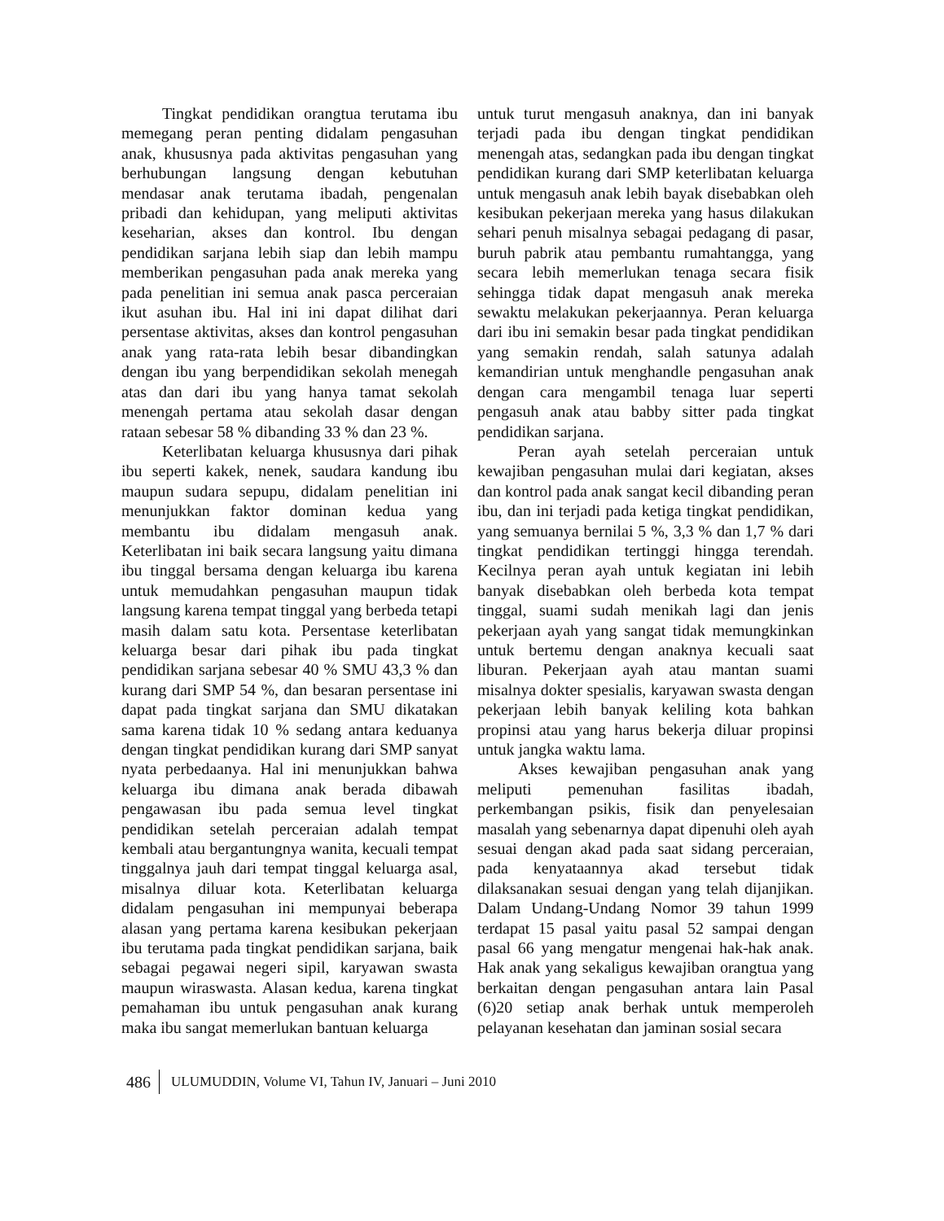Tingkat pendidikan orangtua terutama ibu memegang peran penting didalam pengasuhan anak, khususnya pada aktivitas pengasuhan yang berhubungan langsung dengan kebutuhan mendasar anak terutama ibadah, pengenalan pribadi dan kehidupan, yang meliputi aktivitas keseharian, akses dan kontrol. Ibu dengan pendidikan sarjana lebih siap dan lebih mampu memberikan pengasuhan pada anak mereka yang pada penelitian ini semua anak pasca perceraian ikut asuhan ibu. Hal ini ini dapat dilihat dari persentase aktivitas, akses dan kontrol pengasuhan anak yang rata-rata lebih besar dibandingkan dengan ibu yang berpendidikan sekolah menegah atas dan dari ibu yang hanya tamat sekolah menengah pertama atau sekolah dasar dengan rataan sebesar 58 % dibanding 33 % dan 23 %.
Keterlibatan keluarga khususnya dari pihak ibu seperti kakek, nenek, saudara kandung ibu maupun sudara sepupu, didalam penelitian ini menunjukkan faktor dominan kedua yang membantu ibu didalam mengasuh anak. Keterlibatan ini baik secara langsung yaitu dimana ibu tinggal bersama dengan keluarga ibu karena untuk memudahkan pengasuhan maupun tidak langsung karena tempat tinggal yang berbeda tetapi masih dalam satu kota. Persentase keterlibatan keluarga besar dari pihak ibu pada tingkat pendidikan sarjana sebesar 40 % SMU 43,3 % dan kurang dari SMP 54 %, dan besaran persentase ini dapat pada tingkat sarjana dan SMU dikatakan sama karena tidak 10 % sedang antara keduanya dengan tingkat pendidikan kurang dari SMP sanyat nyata perbedaanya. Hal ini menunjukkan bahwa keluarga ibu dimana anak berada dibawah pengawasan ibu pada semua level tingkat pendidikan setelah perceraian adalah tempat kembali atau bergantungnya wanita, kecuali tempat tinggalnya jauh dari tempat tinggal keluarga asal, misalnya diluar kota. Keterlibatan keluarga didalam pengasuhan ini mempunyai beberapa alasan yang pertama karena kesibukan pekerjaan ibu terutama pada tingkat pendidikan sarjana, baik sebagai pegawai negeri sipil, karyawan swasta maupun wiraswasta. Alasan kedua, karena tingkat pemahaman ibu untuk pengasuhan anak kurang maka ibu sangat memerlukan bantuan keluarga
untuk turut mengasuh anaknya, dan ini banyak terjadi pada ibu dengan tingkat pendidikan menengah atas, sedangkan pada ibu dengan tingkat pendidikan kurang dari SMP keterlibatan keluarga untuk mengasuh anak lebih bayak disebabkan oleh kesibukan pekerjaan mereka yang hasus dilakukan sehari penuh misalnya sebagai pedagang di pasar, buruh pabrik atau pembantu rumahtangga, yang secara lebih memerlukan tenaga secara fisik sehingga tidak dapat mengasuh anak mereka sewaktu melakukan pekerjaannya. Peran keluarga dari ibu ini semakin besar pada tingkat pendidikan yang semakin rendah, salah satunya adalah kemandirian untuk menghandle pengasuhan anak dengan cara mengambil tenaga luar seperti pengasuh anak atau babby sitter pada tingkat pendidikan sarjana.
Peran ayah setelah perceraian untuk kewajiban pengasuhan mulai dari kegiatan, akses dan kontrol pada anak sangat kecil dibanding peran ibu, dan ini terjadi pada ketiga tingkat pendidikan, yang semuanya bernilai 5 %, 3,3 % dan 1,7 % dari tingkat pendidikan tertinggi hingga terendah. Kecilnya peran ayah untuk kegiatan ini lebih banyak disebabkan oleh berbeda kota tempat tinggal, suami sudah menikah lagi dan jenis pekerjaan ayah yang sangat tidak memungkinkan untuk bertemu dengan anaknya kecuali saat liburan. Pekerjaan ayah atau mantan suami misalnya dokter spesialis, karyawan swasta dengan pekerjaan lebih banyak keliling kota bahkan propinsi atau yang harus bekerja diluar propinsi untuk jangka waktu lama.
Akses kewajiban pengasuhan anak yang meliputi pemenuhan fasilitas ibadah, perkembangan psikis, fisik dan penyelesaian masalah yang sebenarnya dapat dipenuhi oleh ayah sesuai dengan akad pada saat sidang perceraian, pada kenyataannya akad tersebut tidak dilaksanakan sesuai dengan yang telah dijanjikan. Dalam Undang-Undang Nomor 39 tahun 1999 terdapat 15 pasal yaitu pasal 52 sampai dengan pasal 66 yang mengatur mengenai hak-hak anak. Hak anak yang sekaligus kewajiban orangtua yang berkaitan dengan pengasuhan antara lain Pasal (6)20 setiap anak berhak untuk memperoleh pelayanan kesehatan dan jaminan sosial secara
486 ULUMUDDIN, Volume VI, Tahun IV, Januari – Juni 2010